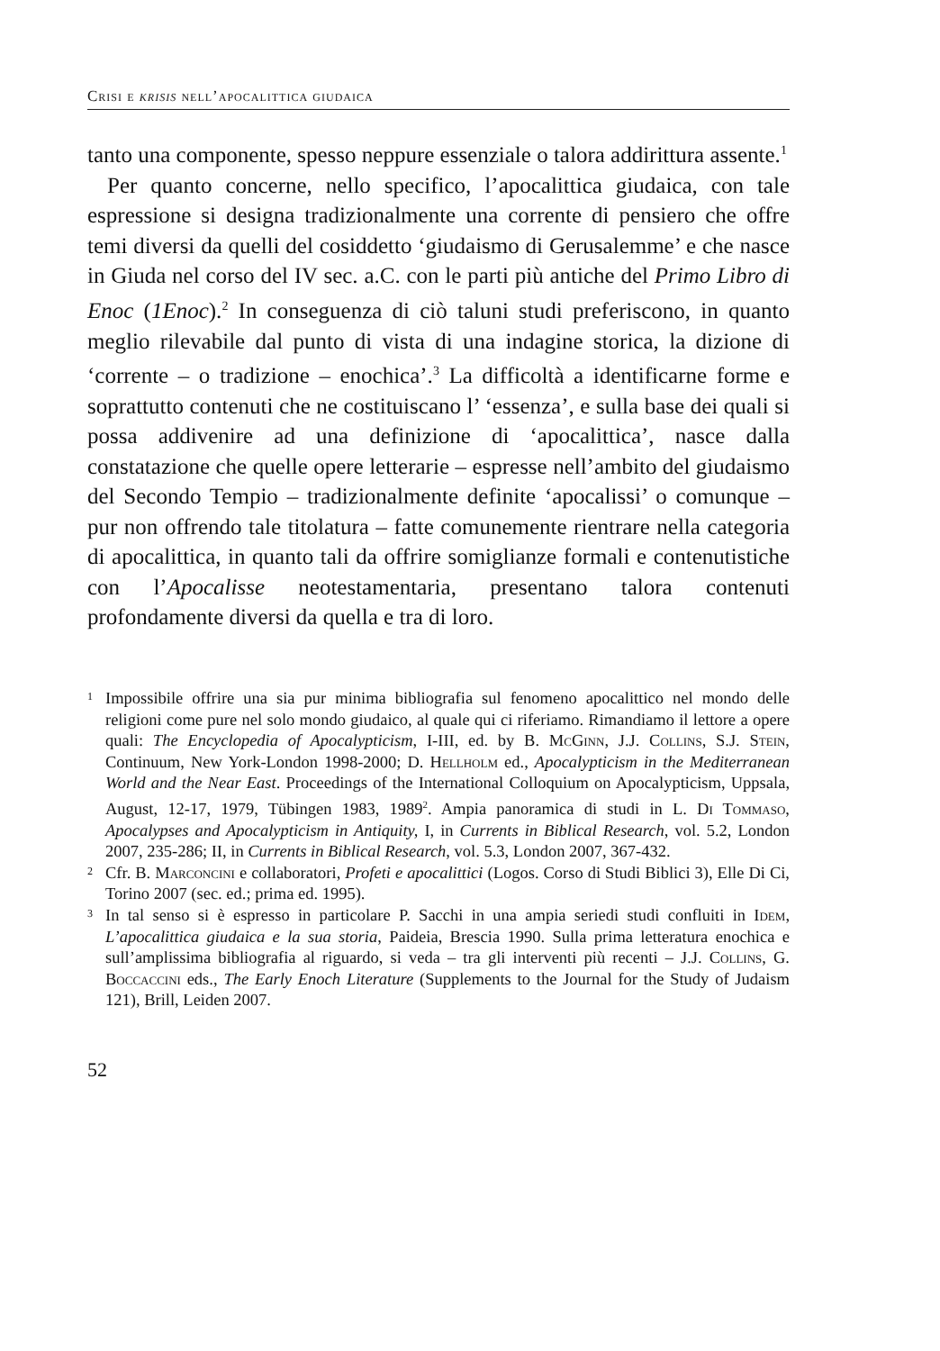Crisi e krisis nell’apocalittica giudaica
tanto una componente, spesso neppure essenziale o talora addirittura assente.<sup>1</sup>
Per quanto concerne, nello specifico, l’apocalittica giudaica, con tale espressione si designa tradizionalmente una corrente di pensiero che offre temi diversi da quelli del cosiddetto ‘giudaismo di Gerusalemme’ e che nasce in Giuda nel corso del IV sec. a.C. con le parti più antiche del Primo Libro di Enoc (1Enoc).<sup>2</sup> In conseguenza di ciò taluni studi preferiscono, in quanto meglio rilevabile dal punto di vista di una indagine storica, la dizione di ‘corrente – o tradizione – enochica’.<sup>3</sup> La difficoltà a identificarne forme e soprattutto contenuti che ne costituiscano l’ ‘essenza’, e sulla base dei quali si possa addivenire ad una definizione di ‘apocalittica’, nasce dalla constatazione che quelle opere letterarie – espresse nell’ambito del giudaismo del Secondo Tempio – tradizionalmente definite ‘apocalissi’ o comunque – pur non offrendo tale titolatura – fatte comunemente rientrare nella categoria di apocalittica, in quanto tali da offrire somiglianze formali e contenutistiche con l’Apocalisse neotestamentaria, presentano talora contenuti profondamente diversi da quella e tra di loro.
1 Impossibile offrire una sia pur minima bibliografia sul fenomeno apocalittico nel mondo delle religioni come pure nel solo mondo giudaico, al quale qui ci riferiamo. Rimandiamo il lettore a opere quali: The Encyclopedia of Apocalypticism, I-III, ed. by B. McGinn, J.J. Collins, S.J. Stein, Continuum, New York-London 1998-2000; D. Hellholm ed., Apocalypticism in the Mediterranean World and the Near East. Proceedings of the International Colloquium on Apocalypticism, Uppsala, August, 12-17, 1979, Tübingen 1983, 1989<sup>2</sup>. Ampia panoramica di studi in L. Di Tommaso, Apocalypses and Apocalypticism in Antiquity, I, in Currents in Biblical Research, vol. 5.2, London 2007, 235-286; II, in Currents in Biblical Research, vol. 5.3, London 2007, 367-432.
2 Cfr. B. Marconcini e collaboratori, Profeti e apocalittici (Logos. Corso di Studi Biblici 3), Elle Di Ci, Torino 2007 (sec. ed.; prima ed. 1995).
3 In tal senso si è espresso in particolare P. Sacchi in una ampia seriedi studi confluiti in Idem, L’apocalittica giudaica e la sua storia, Paideia, Brescia 1990. Sulla prima letteratura enochica e sull’amplissima bibliografia al riguardo, si veda – tra gli interventi più recenti – J.J. Collins, G. Boccaccini eds., The Early Enoch Literature (Supplements to the Journal for the Study of Judaism 121), Brill, Leiden 2007.
52